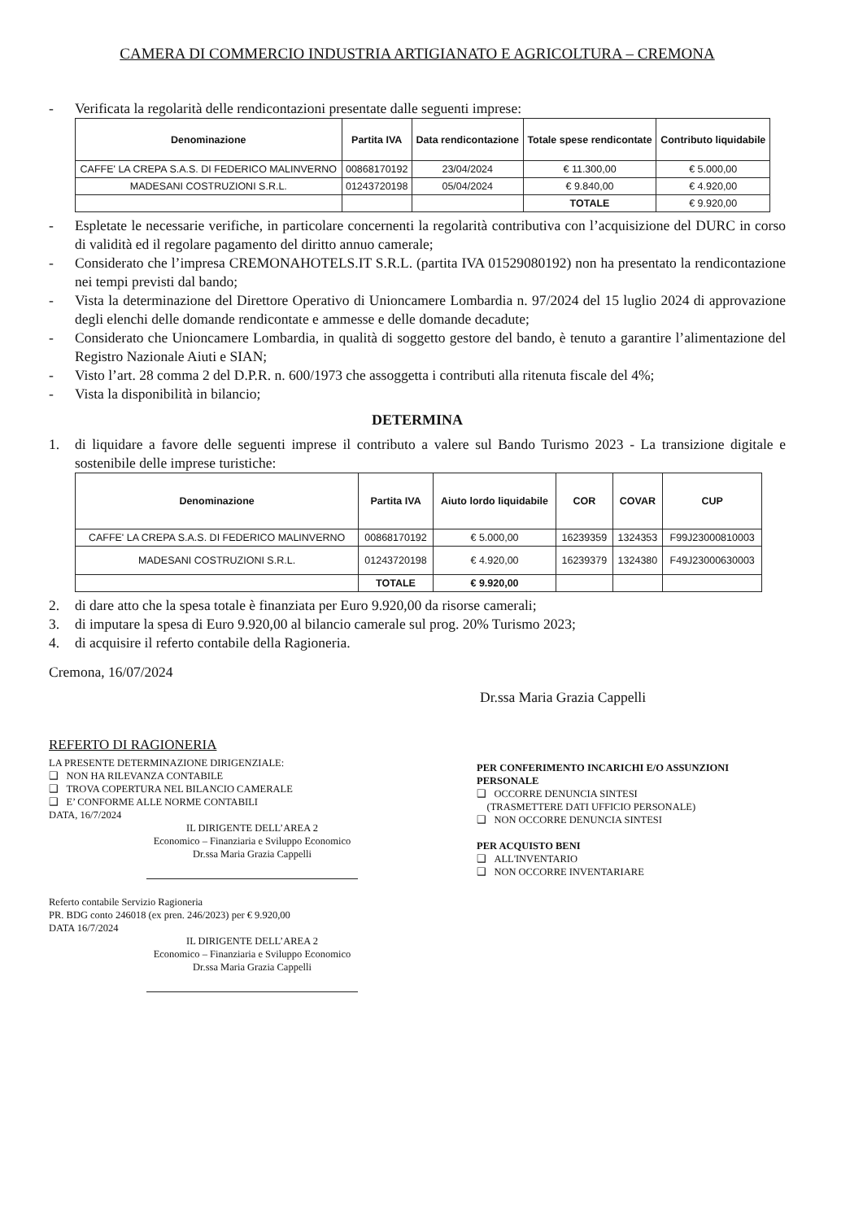CAMERA DI COMMERCIO INDUSTRIA ARTIGIANATO E AGRICOLTURA – CREMONA
- Verificata la regolarità delle rendicontazioni presentate dalle seguenti imprese:
| Denominazione | Partita IVA | Data rendicontazione | Totale spese rendicontate | Contributo liquidabile |
| --- | --- | --- | --- | --- |
| CAFFE' LA CREPA S.A.S. DI FEDERICO MALINVERNO | 00868170192 | 23/04/2024 | € 11.300,00 | € 5.000,00 |
| MADESANI COSTRUZIONI S.R.L. | 01243720198 | 05/04/2024 | € 9.840,00 | € 4.920,00 |
| | | | TOTALE | € 9.920,00 |
- Espletate le necessarie verifiche, in particolare concernenti la regolarità contributiva con l’acquisizione del DURC in corso di validità ed il regolare pagamento del diritto annuo camerale;
- Considerato che l’impresa CREMONAHOTELS.IT S.R.L. (partita IVA 01529080192) non ha presentato la rendicontazione nei tempi previsti dal bando;
- Vista la determinazione del Direttore Operativo di Unioncamere Lombardia n. 97/2024 del 15 luglio 2024 di approvazione degli elenchi delle domande rendicontate e ammesse e delle domande decadute;
- Considerato che Unioncamere Lombardia, in qualità di soggetto gestore del bando, è tenuto a garantire l’alimentazione del Registro Nazionale Aiuti e SIAN;
- Visto l’art. 28 comma 2 del D.P.R. n. 600/1973 che assoggetta i contributi alla ritenuta fiscale del 4%;
- Vista la disponibilità in bilancio;
DETERMINA
1. di liquidare a favore delle seguenti imprese il contributo a valere sul Bando Turismo 2023 - La transizione digitale e sostenibile delle imprese turistiche:
| Denominazione | Partita IVA | Aiuto lordo liquidabile | COR | COVAR | CUP |
| --- | --- | --- | --- | --- | --- |
| CAFFE' LA CREPA S.A.S. DI FEDERICO MALINVERNO | 00868170192 | € 5.000,00 | 16239359 | 1324353 | F99J23000810003 |
| MADESANI COSTRUZIONI S.R.L. | 01243720198 | € 4.920,00 | 16239379 | 1324380 | F49J23000630003 |
| | TOTALE | € 9.920,00 | | | |
2. di dare atto che la spesa totale è finanziata per Euro 9.920,00 da risorse camerali;
3. di imputare la spesa di Euro 9.920,00 al bilancio camerale sul prog. 20% Turismo 2023;
4. di acquisire il referto contabile della Ragioneria.
Cremona, 16/07/2024
Dr.ssa Maria Grazia Cappelli
REFERTO DI RAGIONERIA
LA PRESENTE DETERMINAZIONE DIRIGENZIALE:
❑ NON HA RILEVANZA CONTABILE
❑ TROVA COPERTURA NEL BILANCIO CAMERALE
❑ E’ CONFORME ALLE NORME CONTABILI
DATA, 16/7/2024
IL DIRIGENTE DELL’AREA 2
Economico – Finanziaria e Sviluppo Economico
Dr.ssa Maria Grazia Cappelli
Referto contabile Servizio Ragioneria
PR. BDG conto 246018 (ex pren. 246/2023) per € 9.920,00
DATA 16/7/2024
IL DIRIGENTE DELL’AREA 2
Economico – Finanziaria e Sviluppo Economico
Dr.ssa Maria Grazia Cappelli
PER CONFERIMENTO INCARICHI E/O ASSUNZIONI PERSONALE
❑ OCCORRE DENUNCIA SINTESI
(TRASMETTERE DATI UFFICIO PERSONALE)
❑ NON OCCORRE DENUNCIA SINTESI
PER ACQUISTO BENI
❑ ALL'INVENTARIO
❑ NON OCCORRE INVENTARIARE